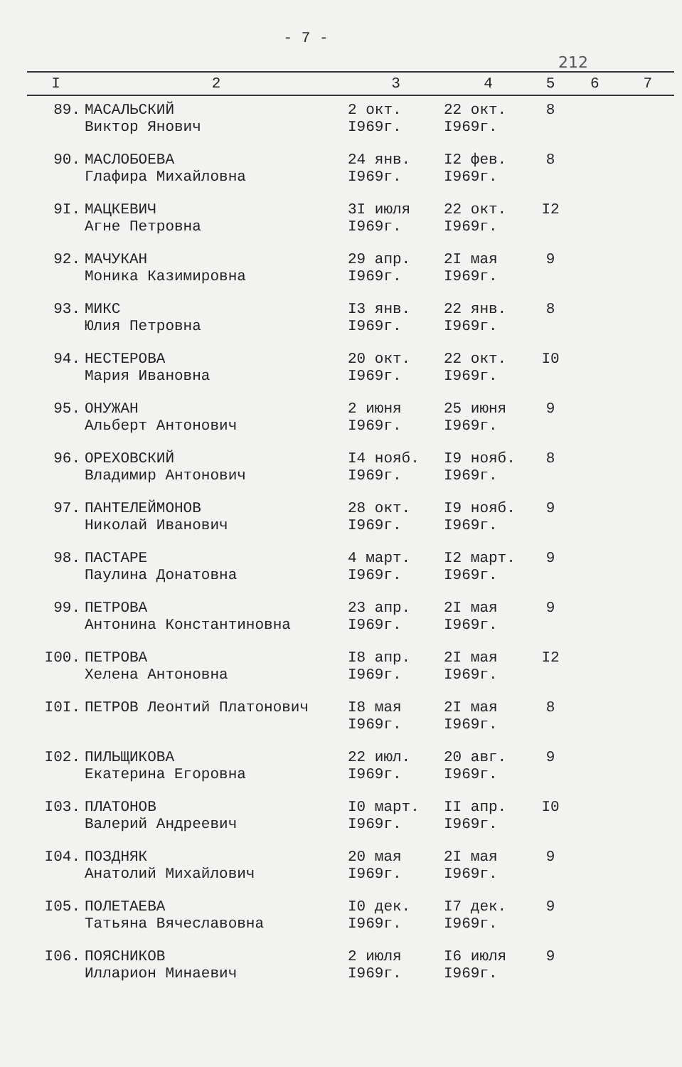- 7 -
212
| I | 2 | 3 | 4 | 5 | 6 | 7 |
| --- | --- | --- | --- | --- | --- | --- |
| 89. | МАСАЛЬСКИЙ Виктор Янович | 2 окт. I969г. | 22 окт. I969г. | 8 | | |
| 90. | МАСЛОБОЕВА Глафира Михайловна | 24 янв. I969г. | I2 фев. I969г. | 8 | | |
| 9I. | МАЦКЕВИЧ Агне Петровна | 3I июля I969г. | 22 окт. I969г. | I2 | | |
| 92. | МАЧУКАН Моника Казимировна | 29 апр. I969г. | 2I мая I969г. | 9 | | |
| 93. | МИКС Юлия Петровна | I3 янв. I969г. | 22 янв. I969г. | 8 | | |
| 94. | НЕСТЕРОВА Мария Ивановна | 20 окт. I969г. | 22 окт. I969г. | I0 | | |
| 95. | ОНУЖАН Альберт Антонович | 2 июня I969г. | 25 июня I969г. | 9 | | |
| 96. | ОРЕХОВСКИЙ Владимир Антонович | I4 нояб. I969г. | I9 нояб. I969г. | 8 | | |
| 97. | ПАНТЕЛЕЙМОНОВ Николай Иванович | 28 окт. I969г. | I9 нояб. I969г. | 9 | | |
| 98. | ПАСТАРЕ Паулина Донатовна | 4 март. I969г. | I2 март. I969г. | 9 | | |
| 99. | ПЕТРОВА Антонина Константиновна | 23 апр. I969г. | 2I мая I969г. | 9 | | |
| I00. | ПЕТРОВА Хелена Антоновна | I8 апр. I969г. | 2I мая I969г. | I2 | | |
| I0I. | ПЕТРОВ Леонтий Платонович | I8 мая I969г. | 2I мая I969г. | 8 | | |
| I02. | ПИЛЬЩИКОВА Екатерина Егоровна | 22 июл. I969г. | 20 авг. I969г. | 9 | | |
| I03. | ПЛАТОНОВ Валерий Андреевич | I0 март. I969г. | II апр. I969г. | I0 | | |
| I04. | ПОЗДНЯК Анатолий Михайлович | 20 мая I969г. | 2I мая I969г. | 9 | | |
| I05. | ПОЛЕТАЕВА Татьяна Вячеславовна | I0 дек. I969г. | I7 дек. I969г. | 9 | | |
| I06. | ПОЯСНИКОВ Илларион Минаевич | 2 июля I969г. | I6 июля I969г. | 9 | | |